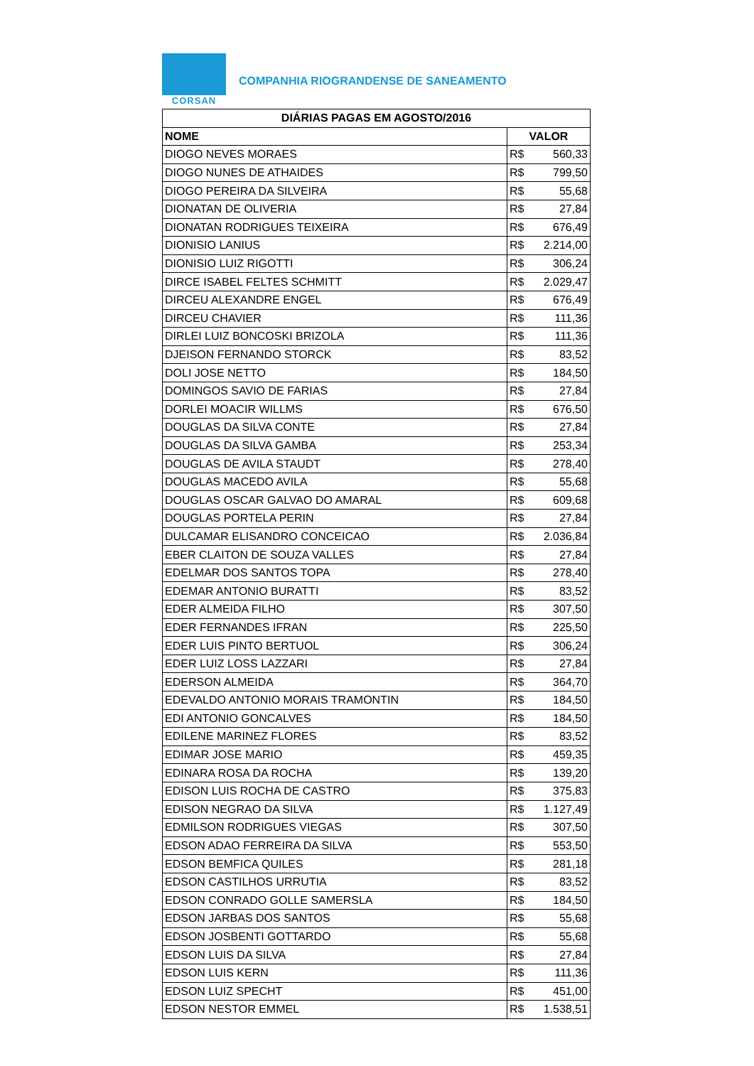CORSAN
COMPANHIA RIOGRANDENSE DE SANEAMENTO
| DIÁRIAS PAGAS EM AGOSTO/2016 | |
| --- | --- |
| NOME | VALOR |
| DIOGO NEVES MORAES | R$ 560,33 |
| DIOGO NUNES DE ATHAIDES | R$ 799,50 |
| DIOGO PEREIRA DA SILVEIRA | R$ 55,68 |
| DIONATAN DE OLIVERIA | R$ 27,84 |
| DIONATAN RODRIGUES TEIXEIRA | R$ 676,49 |
| DIONISIO LANIUS | R$ 2.214,00 |
| DIONISIO LUIZ RIGOTTI | R$ 306,24 |
| DIRCE ISABEL FELTES SCHMITT | R$ 2.029,47 |
| DIRCEU ALEXANDRE ENGEL | R$ 676,49 |
| DIRCEU CHAVIER | R$ 111,36 |
| DIRLEI LUIZ BONCOSKI BRIZOLA | R$ 111,36 |
| DJEISON FERNANDO STORCK | R$ 83,52 |
| DOLI JOSE NETTO | R$ 184,50 |
| DOMINGOS SAVIO DE FARIAS | R$ 27,84 |
| DORLEI MOACIR WILLMS | R$ 676,50 |
| DOUGLAS DA SILVA CONTE | R$ 27,84 |
| DOUGLAS DA SILVA GAMBA | R$ 253,34 |
| DOUGLAS DE AVILA STAUDT | R$ 278,40 |
| DOUGLAS MACEDO AVILA | R$ 55,68 |
| DOUGLAS OSCAR GALVAO DO AMARAL | R$ 609,68 |
| DOUGLAS PORTELA PERIN | R$ 27,84 |
| DULCAMAR ELISANDRO CONCEICAO | R$ 2.036,84 |
| EBER CLAITON DE SOUZA VALLES | R$ 27,84 |
| EDELMAR DOS SANTOS TOPA | R$ 278,40 |
| EDEMAR ANTONIO BURATTI | R$ 83,52 |
| EDER ALMEIDA FILHO | R$ 307,50 |
| EDER FERNANDES IFRAN | R$ 225,50 |
| EDER LUIS PINTO BERTUOL | R$ 306,24 |
| EDER LUIZ LOSS LAZZARI | R$ 27,84 |
| EDERSON ALMEIDA | R$ 364,70 |
| EDEVALDO ANTONIO MORAIS TRAMONTIN | R$ 184,50 |
| EDI ANTONIO GONCALVES | R$ 184,50 |
| EDILENE MARINEZ FLORES | R$ 83,52 |
| EDIMAR JOSE MARIO | R$ 459,35 |
| EDINARA ROSA DA ROCHA | R$ 139,20 |
| EDISON LUIS ROCHA DE CASTRO | R$ 375,83 |
| EDISON NEGRAO DA SILVA | R$ 1.127,49 |
| EDMILSON RODRIGUES VIEGAS | R$ 307,50 |
| EDSON ADAO FERREIRA DA SILVA | R$ 553,50 |
| EDSON BEMFICA QUILES | R$ 281,18 |
| EDSON CASTILHOS URRUTIA | R$ 83,52 |
| EDSON CONRADO GOLLE SAMERSLA | R$ 184,50 |
| EDSON JARBAS DOS SANTOS | R$ 55,68 |
| EDSON JOSBENTI GOTTARDO | R$ 55,68 |
| EDSON LUIS DA SILVA | R$ 27,84 |
| EDSON LUIS KERN | R$ 111,36 |
| EDSON LUIZ SPECHT | R$ 451,00 |
| EDSON NESTOR EMMEL | R$ 1.538,51 |